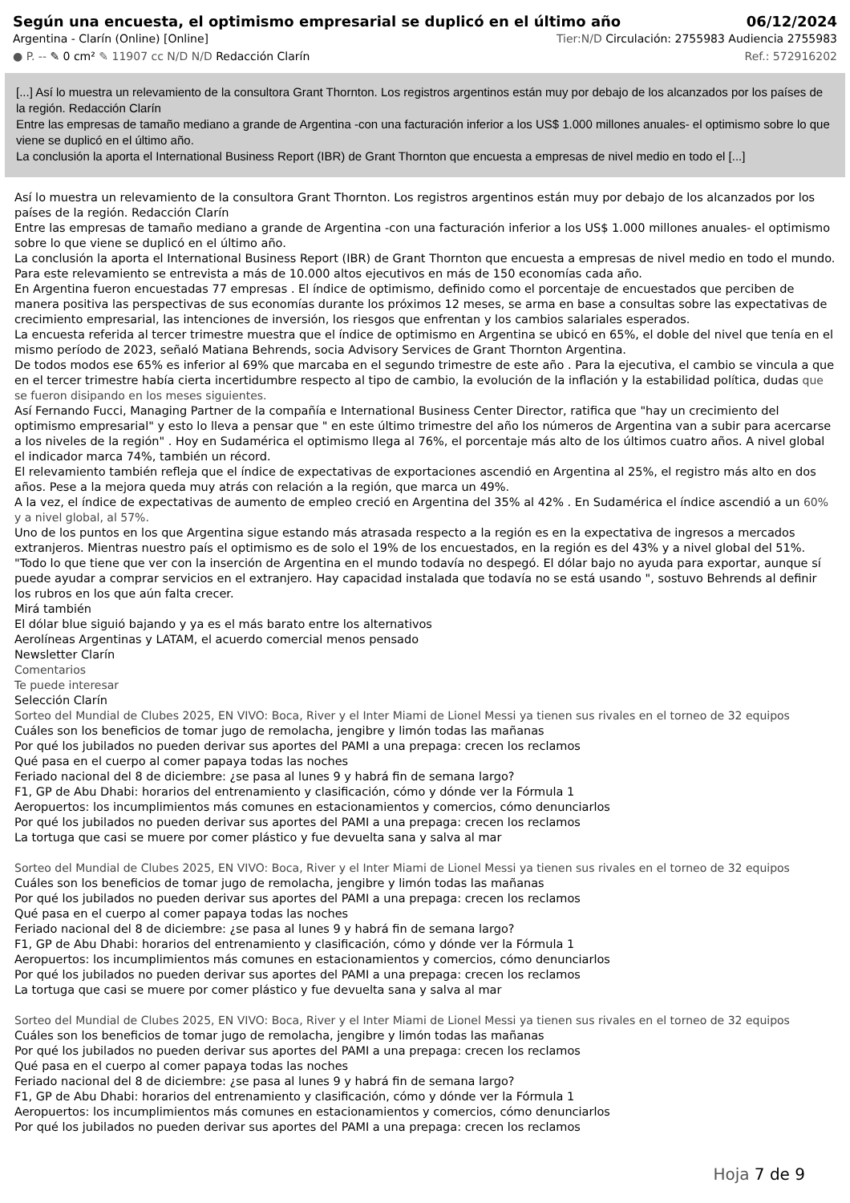Según una encuesta, el optimismo empresarial se duplicó en el último año 06/12/2024
Argentina - Clarín (Online) [Online] Tier:N/D Circulación: 2755983 Audiencia 2755983
● P. -- ✎ 0 cm² ✎ 11907 cc N/D N/D Redacción Clarín Ref.: 572916202
[...] Así lo muestra un relevamiento de la consultora Grant Thornton. Los registros argentinos están muy por debajo de los alcanzados por los países de la región. Redacción Clarín
Entre las empresas de tamaño mediano a grande de Argentina -con una facturación inferior a los US$ 1.000 millones anuales- el optimismo sobre lo que viene se duplicó en el último año.
La conclusión la aporta el International Business Report (IBR) de Grant Thornton que encuesta a empresas de nivel medio en todo el [...]
Así lo muestra un relevamiento de la consultora Grant Thornton. Los registros argentinos están muy por debajo de los alcanzados por los países de la región. Redacción Clarín
Entre las empresas de tamaño mediano a grande de Argentina -con una facturación inferior a los US$ 1.000 millones anuales- el optimismo sobre lo que viene se duplicó en el último año.
La conclusión la aporta el International Business Report (IBR) de Grant Thornton que encuesta a empresas de nivel medio en todo el mundo. Para este relevamiento se entrevista a más de 10.000 altos ejecutivos en más de 150 economías cada año.
En Argentina fueron encuestadas 77 empresas . El índice de optimismo, definido como el porcentaje de encuestados que perciben de manera positiva las perspectivas de sus economías durante los próximos 12 meses, se arma en base a consultas sobre las expectativas de crecimiento empresarial, las intenciones de inversión, los riesgos que enfrentan y los cambios salariales esperados.
La encuesta referida al tercer trimestre muestra que el índice de optimismo en Argentina se ubicó en 65%, el doble del nivel que tenía en el mismo período de 2023, señaló Matiana Behrends, socia Advisory Services de Grant Thornton Argentina.
De todos modos ese 65% es inferior al 69% que marcaba en el segundo trimestre de este año . Para la ejecutiva, el cambio se vincula a que en el tercer trimestre había cierta incertidumbre respecto al tipo de cambio, la evolución de la inflación y la estabilidad política, dudas que se fueron disipando en los meses siguientes.
Así Fernando Fucci, Managing Partner de la compañía e International Business Center Director, ratifica que "hay un crecimiento del optimismo empresarial" y esto lo lleva a pensar que " en este último trimestre del año los números de Argentina van a subir para acercarse a los niveles de la región" . Hoy en Sudamérica el optimismo llega al 76%, el porcentaje más alto de los últimos cuatro años. A nivel global el indicador marca 74%, también un récord.
El relevamiento también refleja que el índice de expectativas de exportaciones ascendió en Argentina al 25%, el registro más alto en dos años. Pese a la mejora queda muy atrás con relación a la región, que marca un 49%.
A la vez, el índice de expectativas de aumento de empleo creció en Argentina del 35% al 42% . En Sudamérica el índice ascendió a un 60% y a nivel global, al 57%.
Uno de los puntos en los que Argentina sigue estando más atrasada respecto a la región es en la expectativa de ingresos a mercados extranjeros. Mientras nuestro país el optimismo es de solo el 19% de los encuestados, en la región es del 43% y a nivel global del 51%.
"Todo lo que tiene que ver con la inserción de Argentina en el mundo todavía no despegó. El dólar bajo no ayuda para exportar, aunque sí puede ayudar a comprar servicios en el extranjero. Hay capacidad instalada que todavía no se está usando ", sostuvo Behrends al definir los rubros en los que aún falta crecer.
Mirá también
El dólar blue siguió bajando y ya es el más barato entre los alternativos
Aerolíneas Argentinas y LATAM, el acuerdo comercial menos pensado
Newsletter Clarín
Comentarios
Te puede interesar
Selección Clarín
Sorteo del Mundial de Clubes 2025, EN VIVO: Boca, River y el Inter Miami de Lionel Messi ya tienen sus rivales en el torneo de 32 equipos
Cuáles son los beneficios de tomar jugo de remolacha, jengibre y limón todas las mañanas
Por qué los jubilados no pueden derivar sus aportes del PAMI a una prepaga: crecen los reclamos
Qué pasa en el cuerpo al comer papaya todas las noches
Feriado nacional del 8 de diciembre: ¿se pasa al lunes 9 y habrá fin de semana largo?
F1, GP de Abu Dhabi: horarios del entrenamiento y clasificación, cómo y dónde ver la Fórmula 1
Aeropuertos: los incumplimientos más comunes en estacionamientos y comercios, cómo denunciarlos
Por qué los jubilados no pueden derivar sus aportes del PAMI a una prepaga: crecen los reclamos
La tortuga que casi se muere por comer plástico y fue devuelta sana y salva al mar
Sorteo del Mundial de Clubes 2025, EN VIVO: Boca, River y el Inter Miami de Lionel Messi ya tienen sus rivales en el torneo de 32 equipos
Cuáles son los beneficios de tomar jugo de remolacha, jengibre y limón todas las mañanas
Por qué los jubilados no pueden derivar sus aportes del PAMI a una prepaga: crecen los reclamos
Qué pasa en el cuerpo al comer papaya todas las noches
Feriado nacional del 8 de diciembre: ¿se pasa al lunes 9 y habrá fin de semana largo?
F1, GP de Abu Dhabi: horarios del entrenamiento y clasificación, cómo y dónde ver la Fórmula 1
Aeropuertos: los incumplimientos más comunes en estacionamientos y comercios, cómo denunciarlos
Por qué los jubilados no pueden derivar sus aportes del PAMI a una prepaga: crecen los reclamos
La tortuga que casi se muere por comer plástico y fue devuelta sana y salva al mar
Sorteo del Mundial de Clubes 2025, EN VIVO: Boca, River y el Inter Miami de Lionel Messi ya tienen sus rivales en el torneo de 32 equipos
Cuáles son los beneficios de tomar jugo de remolacha, jengibre y limón todas las mañanas
Por qué los jubilados no pueden derivar sus aportes del PAMI a una prepaga: crecen los reclamos
Qué pasa en el cuerpo al comer papaya todas las noches
Feriado nacional del 8 de diciembre: ¿se pasa al lunes 9 y habrá fin de semana largo?
F1, GP de Abu Dhabi: horarios del entrenamiento y clasificación, cómo y dónde ver la Fórmula 1
Aeropuertos: los incumplimientos más comunes en estacionamientos y comercios, cómo denunciarlos
Por qué los jubilados no pueden derivar sus aportes del PAMI a una prepaga: crecen los reclamos
Hoja 7 de 9